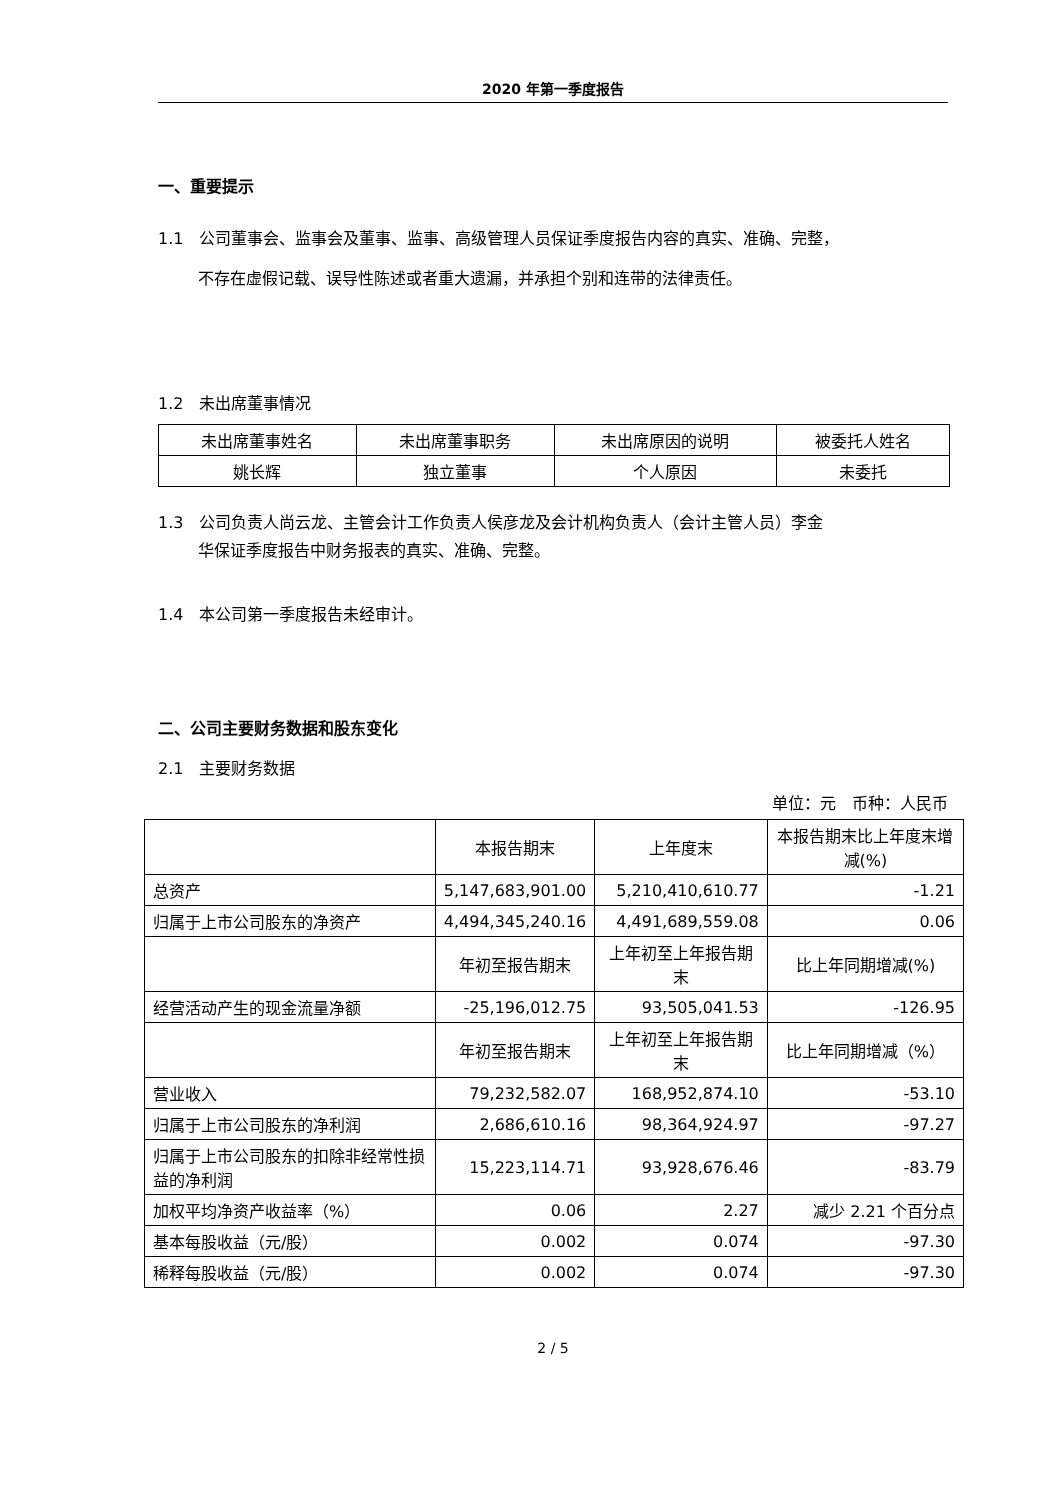2020 年第一季度报告
一、重要提示
1.1　公司董事会、监事会及董事、监事、高级管理人员保证季度报告内容的真实、准确、完整，
不存在虚假记载、误导性陈述或者重大遗漏，并承担个别和连带的法律责任。
1.2　未出席董事情况
| 未出席董事姓名 | 未出席董事职务 | 未出席原因的说明 | 被委托人姓名 |
| --- | --- | --- | --- |
| 姚长辉 | 独立董事 | 个人原因 | 未委托 |
1.3　公司负责人尚云龙、主管会计工作负责人侯彦龙及会计机构负责人（会计主管人员）李金
华保证季度报告中财务报表的真实、准确、完整。
1.4　本公司第一季度报告未经审计。
二、公司主要财务数据和股东变化
2.1　主要财务数据
单位：元　币种：人民币
| | 本报告期末 | 上年度末 | 本报告期末比上年度末增减(%) |
| --- | --- | --- | --- |
| 总资产 | 5,147,683,901.00 | 5,210,410,610.77 | -1.21 |
| 归属于上市公司股东的净资产 | 4,494,345,240.16 | 4,491,689,559.08 | 0.06 |
| | 年初至报告期末 | 上年初至上年报告期末 | 比上年同期增减(%) |
| 经营活动产生的现金流量净额 | -25,196,012.75 | 93,505,041.53 | -126.95 |
| | 年初至报告期末 | 上年初至上年报告期末 | 比上年同期增减（%） |
| 营业收入 | 79,232,582.07 | 168,952,874.10 | -53.10 |
| 归属于上市公司股东的净利润 | 2,686,610.16 | 98,364,924.97 | -97.27 |
| 归属于上市公司股东的扣除非经常性损益的净利润 | 15,223,114.71 | 93,928,676.46 | -83.79 |
| 加权平均净资产收益率（%） | 0.06 | 2.27 | 减少 2.21 个百分点 |
| 基本每股收益（元/股） | 0.002 | 0.074 | -97.30 |
| 稀释每股收益（元/股） | 0.002 | 0.074 | -97.30 |
2 / 5